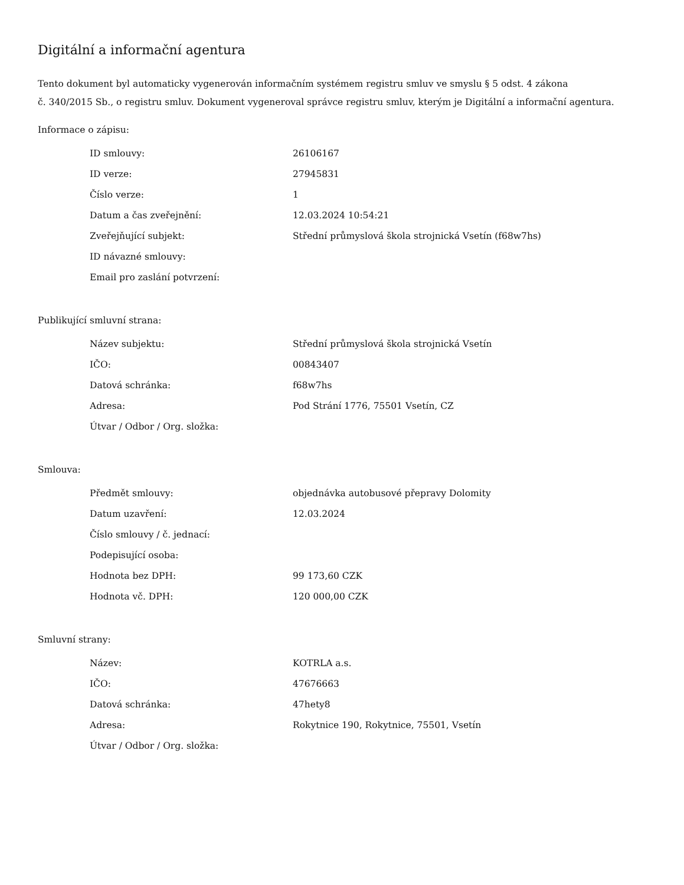Digitální a informační agentura
Tento dokument byl automaticky vygenerován informačním systémem registru smluv ve smyslu § 5 odst. 4 zákona
č. 340/2015 Sb., o registru smluv. Dokument vygeneroval správce registru smluv, kterým je Digitální a informační agentura.
Informace o zápisu:
| ID smlouvy: | 26106167 |
| ID verze: | 27945831 |
| Číslo verze: | 1 |
| Datum a čas zveřejnění: | 12.03.2024 10:54:21 |
| Zveřejňující subjekt: | Střední průmyslová škola strojnická Vsetín (f68w7hs) |
| ID návazné smlouvy: | |
| Email pro zaslání potvrzení: | |
Publikující smluvní strana:
| Název subjektu: | Střední průmyslová škola strojnická Vsetín |
| IČO: | 00843407 |
| Datová schránka: | f68w7hs |
| Adresa: | Pod Strání 1776, 75501 Vsetín, CZ |
| Útvar / Odbor / Org. složka: | |
Smlouva:
| Předmět smlouvy: | objednávka autobusové přepravy Dolomity |
| Datum uzavření: | 12.03.2024 |
| Číslo smlouvy / č. jednací: | |
| Podepisující osoba: | |
| Hodnota bez DPH: | 99 173,60 CZK |
| Hodnota vč. DPH: | 120 000,00 CZK |
Smluvní strany:
| Název: | KOTRLA a.s. |
| IČO: | 47676663 |
| Datová schránka: | 47hety8 |
| Adresa: | Rokytnice 190, Rokytnice, 75501, Vsetín |
| Útvar / Odbor / Org. složka: | |